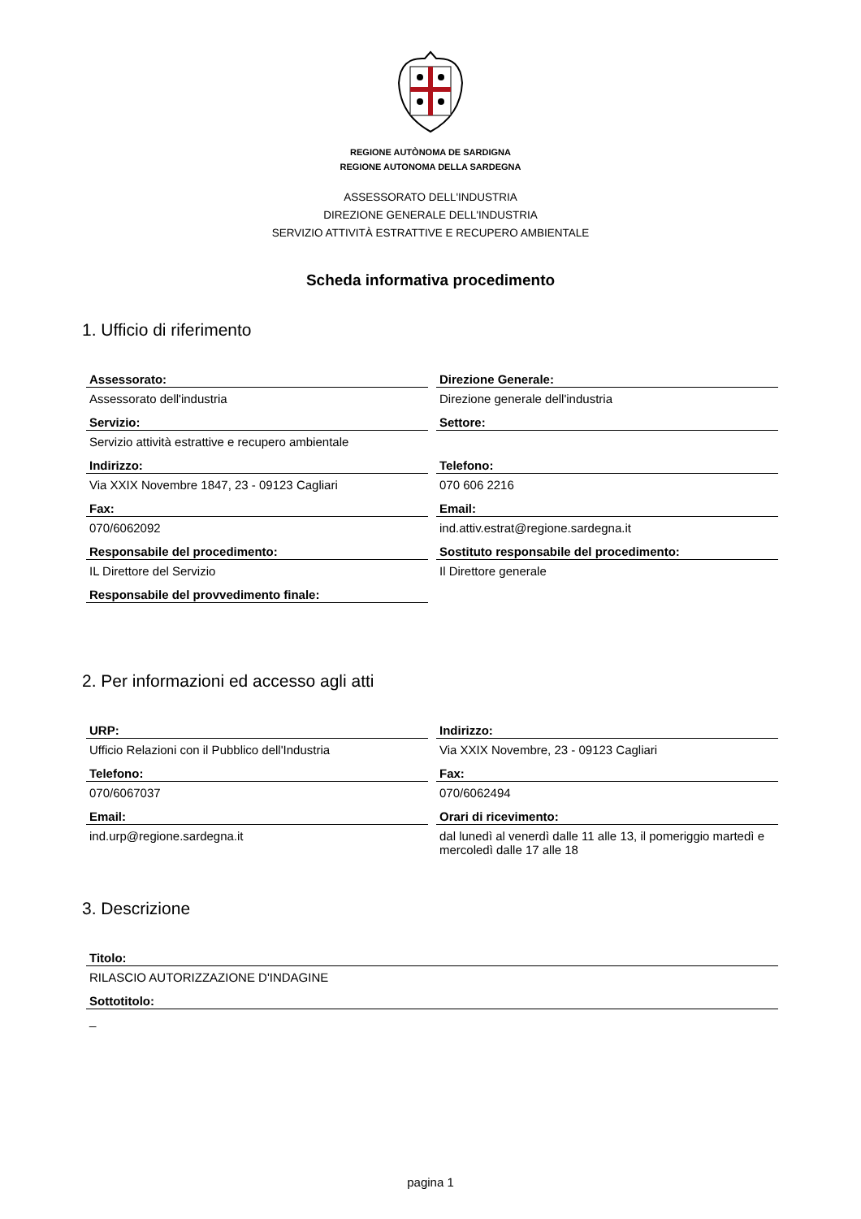REGIONE AUTÒNOMA DE SARDIGNA
REGIONE AUTONOMA DELLA SARDEGNA
ASSESSORATO DELL'INDUSTRIA
DIREZIONE GENERALE DELL'INDUSTRIA
SERVIZIO ATTIVITÀ ESTRATTIVE E RECUPERO AMBIENTALE
Scheda informativa procedimento
1. Ufficio di riferimento
Assessorato:
Assessorato dell'industria
Direzione Generale:
Direzione generale dell'industria
Servizio:
Servizio attività estrattive e recupero ambientale
Settore:
Indirizzo:
Via XXIX Novembre 1847, 23 - 09123 Cagliari
Telefono:
070 606 2216
Fax:
070/6062092
Email:
ind.attiv.estrat@regione.sardegna.it
Responsabile del procedimento:
IL Direttore del Servizio
Sostituto responsabile del procedimento:
Il Direttore generale
Responsabile del provvedimento finale:
2. Per informazioni ed accesso agli atti
URP:
Ufficio Relazioni con il Pubblico dell'Industria
Indirizzo:
Via XXIX Novembre, 23 - 09123 Cagliari
Telefono:
070/6067037
Fax:
070/6062494
Email:
ind.urp@regione.sardegna.it
Orari di ricevimento:
dal lunedì al venerdì dalle 11 alle 13, il pomeriggio martedì e mercoledì dalle 17 alle 18
3. Descrizione
Titolo:
RILASCIO AUTORIZZAZIONE D'INDAGINE
Sottotitolo:
_
pagina 1